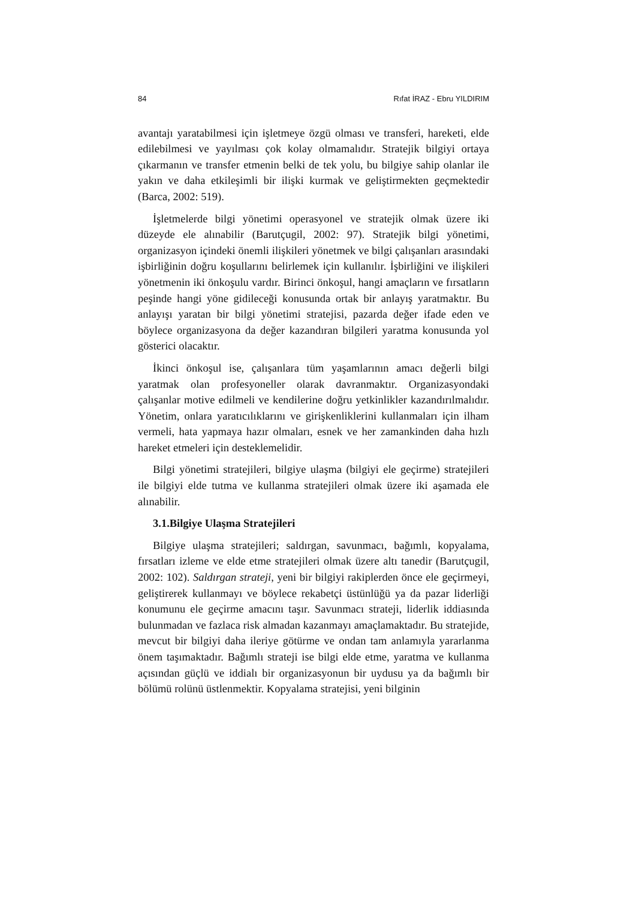84 Rıfat İRAZ - Ebru YILDIRIM
avantajı yaratabilmesi için işletmeye özgü olması ve transferi, hareketi, elde edilebilmesi ve yayılması çok kolay olmamalıdır. Stratejik bilgiyi ortaya çıkarmanın ve transfer etmenin belki de tek yolu, bu bilgiye sahip olanlar ile yakın ve daha etkileşimli bir ilişki kurmak ve geliştirmekten geçmektedir (Barca, 2002: 519).
İşletmelerde bilgi yönetimi operasyonel ve stratejik olmak üzere iki düzeyde ele alınabilir (Barutçugil, 2002: 97). Stratejik bilgi yönetimi, organizasyon içindeki önemli ilişkileri yönetmek ve bilgi çalışanları arasındaki işbirliğinin doğru koşullarını belirlemek için kullanılır. İşbirliğini ve ilişkileri yönetmenin iki önkoşulu vardır. Birinci önkoşul, hangi amaçların ve fırsatların peşinde hangi yöne gidileceği konusunda ortak bir anlayış yaratmaktır. Bu anlayışı yaratan bir bilgi yönetimi stratejisi, pazarda değer ifade eden ve böylece organizasyona da değer kazandıran bilgileri yaratma konusunda yol gösterici olacaktır.
İkinci önkoşul ise, çalışanlara tüm yaşamlarının amacı değerli bilgi yaratmak olan profesyoneller olarak davranmaktır. Organizasyondaki çalışanlar motive edilmeli ve kendilerine doğru yetkinlikler kazandırılmalıdır. Yönetim, onlara yaratıcılıklarını ve girişkenliklerini kullanmaları için ilham vermeli, hata yapmaya hazır olmaları, esnek ve her zamankinden daha hızlı hareket etmeleri için desteklemelidir.
Bilgi yönetimi stratejileri, bilgiye ulaşma (bilgiyi ele geçirme) stratejileri ile bilgiyi elde tutma ve kullanma stratejileri olmak üzere iki aşamada ele alınabilir.
3.1.Bilgiye Ulaşma Stratejileri
Bilgiye ulaşma stratejileri; saldırgan, savunmacı, bağımlı, kopyalama, fırsatları izleme ve elde etme stratejileri olmak üzere altı tanedir (Barutçugil, 2002: 102). Saldırgan strateji, yeni bir bilgiyi rakiplerden önce ele geçirmeyi, geliştirerek kullanmayı ve böylece rekabetçi üstünlüğü ya da pazar liderliği konumunu ele geçirme amacını taşır. Savunmacı strateji, liderlik iddiasında bulunmadan ve fazlaca risk almadan kazanmayı amaçlamaktadır. Bu stratejide, mevcut bir bilgiyi daha ileriye götürme ve ondan tam anlamıyla yararlanma önem taşımaktadır. Bağımlı strateji ise bilgi elde etme, yaratma ve kullanma açısından güçlü ve iddialı bir organizasyonun bir uydusu ya da bağımlı bir bölümü rolünü üstlenmektir. Kopyalama stratejisi, yeni bilginin